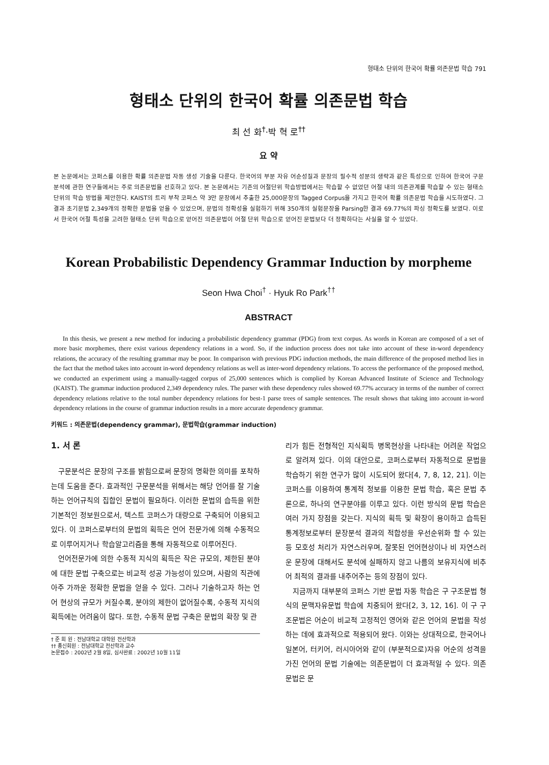형태소 단위의 한국어 확률 의존문법 학습 791
형태소 단위의 한국어 확률 의존문법 학습
최 선 화<sup>†</sup>·박 혁 로<sup>††</sup>
요 약
본 논문에서는 코퍼스를 이용한 확률 의존문법 자동 생성 기술을 다룬다. 한국어의 부분 자유 어순성질과 문장의 필수적 성분의 생략과 같은 특성으로 인하여 한국어 구문 분석에 관한 연구들에서는 주로 의존문법을 선호하고 있다. 본 논문에서는 기존의 어절단위 학습방법에서는 학습할 수 없었던 어절 내의 의존관계를 학습할 수 있는 형태소 단위의 학습 방법을 제안한다. KAIST의 트리 부착 코퍼스 약 3만 문장에서 추출한 25,000문장의 Tagged Corpus을 가지고 한국어 확률 의존문법 학습을 시도하였다. 그 결과 초기문법 2,349개의 정확한 문법을 얻을 수 있었으며, 문법의 정확성을 실험하기 위해 350개의 실험문장을 Parsing한 결과 69.77%의 파싱 정확도를 보였다. 이로서 한국어 어절 특성을 고려한 형태소 단위 학습으로 얻어진 의존문법이 어절 단위 학습으로 얻어진 문법보다 더 정확하다는 사실을 알 수 있었다.
Korean Probabilistic Dependency Grammar Induction by morpheme
Seon Hwa Choi<sup>†</sup> · Hyuk Ro Park<sup>††</sup>
ABSTRACT
In this thesis, we present a new method for inducing a probabilistic dependency grammar (PDG) from text corpus. As words in Korean are composed of a set of more basic morphemes, there exist various dependency relations in a word. So, if the induction process does not take into account of these in-word dependency relations, the accuracy of the resulting grammar may be poor. In comparison with previous PDG induction methods, the main difference of the proposed method lies in the fact that the method takes into account in-word dependency relations as well as inter-word dependency relations. To access the performance of the proposed method, we conducted an experiment using a manually-tagged corpus of 25,000 sentences which is complied by Korean Advanced Institute of Science and Technology (KAIST). The grammar induction produced 2,349 dependency rules. The parser with these dependency rules showed 69.77% accuracy in terms of the number of correct dependency relations relative to the total number dependency relations for best-1 parse trees of sample sentences. The result shows that taking into account in-word dependency relations in the course of grammar induction results in a more accurate dependency grammar.
키워드 : 의존문법(dependency grammar), 문법학습(grammar induction)
1. 서 론
구문분석은 문장의 구조를 밝힘으로써 문장의 명확한 의미를 포착하는데 도움을 준다. 효과적인 구문분석을 위해서는 해당 언어를 잘 기술하는 언어규칙의 집합인 문법이 필요하다. 이러한 문법의 습득을 위한 기본적인 정보원으로서, 텍스트 코퍼스가 대량으로 구축되어 이용되고 있다. 이 코퍼스로부터의 문법의 획득은 언어 전문가에 의해 수동적으로 이루어지거나 학습알고리즘을 통해 자동적으로 이루어진다.
언어전문가에 의한 수동적 지식의 획득은 작은 규모의, 제한된 분야에 대한 문법 구축으로는 비교적 성공 가능성이 있으며, 사람의 직관에 아주 가까운 정확한 문법을 얻을 수 있다. 그러나 기술하고자 하는 언어 현상의 규모가 커질수록, 분야의 제한이 없어질수록, 수동적 지식의 획득에는 어려움이 많다. 또한, 수동적 문법 구축은 문법의 확장 및 관
† 준 회 원 : 전남대학교 대학원 전산학과
†† 종신회원 : 전남대학교 전산학과 교수
논문접수 : 2002년 2월 8일, 심사완료 : 2002년 10월 11일
리가 힘든 전형적인 지식획득 병목현상을 나타내는 어려운 작업으로 알려져 있다. 이의 대안으로, 코퍼스로부터 자동적으로 문법을 학습하기 위한 연구가 많이 시도되어 왔다[4, 7, 8, 12, 21]. 이는 코퍼스를 이용하여 통계적 정보를 이용한 문법 학습, 혹은 문법 추론으로, 하나의 연구분야를 이루고 있다. 이런 방식의 문법 학습은 여러 가지 장점을 갖는다. 지식의 획득 및 확장이 용이하고 습득된 통계정보로부터 문장분석 결과의 적합성을 우선순위화 할 수 있는 등 모호성 처리가 자연스러우며, 잘못된 언어현상이나 비 자연스러운 문장에 대해서도 분석에 실패하지 않고 나름의 보유지식에 비추어 최적의 결과를 내주어주는 등의 장점이 있다.
지금까지 대부분의 코퍼스 기반 문법 자동 학습은 구 구조문법 형식의 문맥자유문법 학습에 치중되어 왔다[2, 3, 12, 16]. 이 구 구조문법은 어순이 비교적 고정적인 영어와 같은 언어의 문법을 작성하는 데에 효과적으로 적용되어 왔다. 이와는 상대적으로, 한국어나 일본어, 터키어, 러시아어와 같이 (부분적으로)자유 어순의 성격을 가진 언어의 문법 기술에는 의존문법이 더 효과적일 수 있다. 의존문법은 문